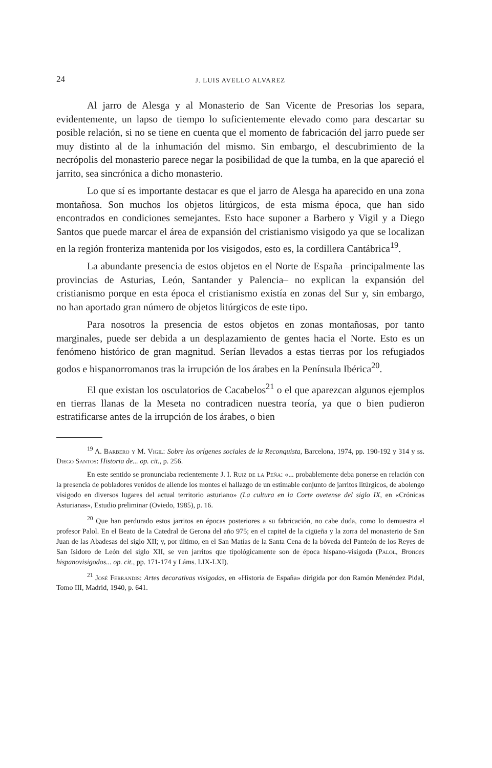24 J. LUIS AVELLO ALVAREZ
Al jarro de Alesga y al Monasterio de San Vicente de Presorias los separa, evidentemente, un lapso de tiempo lo suficientemente elevado como para descartar su posible relación, si no se tiene en cuenta que el momento de fabricación del jarro puede ser muy distinto al de la inhumación del mismo. Sin embargo, el descubrimiento de la necrópolis del monasterio parece negar la posibilidad de que la tumba, en la que apareció el jarrito, sea sincrónica a dicho monasterio.
Lo que sí es importante destacar es que el jarro de Alesga ha aparecido en una zona montañosa. Son muchos los objetos litúrgicos, de esta misma época, que han sido encontrados en condiciones semejantes. Esto hace suponer a Barbero y Vigil y a Diego Santos que puede marcar el área de expansión del cristianismo visigodo ya que se localizan en la región fronteriza mantenida por los visigodos, esto es, la cordillera Cantábrica<sup>19</sup>.
La abundante presencia de estos objetos en el Norte de España –principalmente las provincias de Asturias, León, Santander y Palencia– no explican la expansión del cristianismo porque en esta época el cristianismo existía en zonas del Sur y, sin embargo, no han aportado gran número de objetos litúrgicos de este tipo.
Para nosotros la presencia de estos objetos en zonas montañosas, por tanto marginales, puede ser debida a un desplazamiento de gentes hacia el Norte. Esto es un fenómeno histórico de gran magnitud. Serían llevados a estas tierras por los refugiados godos e hispanorromanos tras la irrupción de los árabes en la Península Ibérica<sup>20</sup>.
El que existan los osculatorios de Cacabelos<sup>21</sup> o el que aparezcan algunos ejemplos en tierras llanas de la Meseta no contradicen nuestra teoría, ya que o bien pudieron estratificarse antes de la irrupción de los árabes, o bien
<sup>19</sup> A. Barbero y M. Vigil: Sobre los orígenes sociales de la Reconquista, Barcelona, 1974, pp. 190-192 y 314 y ss. Diego Santos: Historia de... op. cit., p. 256.
En este sentido se pronunciaba recientemente J. I. Ruiz de la Peña: «... probablemente deba ponerse en relación con la presencia de pobladores venidos de allende los montes el hallazgo de un estimable conjunto de jarritos litúrgicos, de abolengo visigodo en diversos lugares del actual territorio asturiano» (La cultura en la Corte ovetense del siglo IX, en «Crónicas Asturianas», Estudio preliminar (Oviedo, 1985), p. 16.
<sup>20</sup> Que han perdurado estos jarritos en épocas posteriores a su fabricación, no cabe duda, como lo demuestra el profesor Palol. En el Beato de la Catedral de Gerona del año 975; en el capitel de la cigüeña y la zorra del monasterio de San Juan de las Abadesas del siglo XII; y, por último, en el San Matías de la Santa Cena de la bóveda del Panteón de los Reyes de San Isidoro de León del siglo XII, se ven jarritos que tipológicamente son de época hispano-visigoda (Palol, Bronces hispanovisigodos... op. cit., pp. 171-174 y Láms. LIX-LXI).
<sup>21</sup> José Ferrandis: Artes decorativas visigodas, en «Historia de España» dirigida por don Ramón Menéndez Pidal, Tomo III, Madrid, 1940, p. 641.